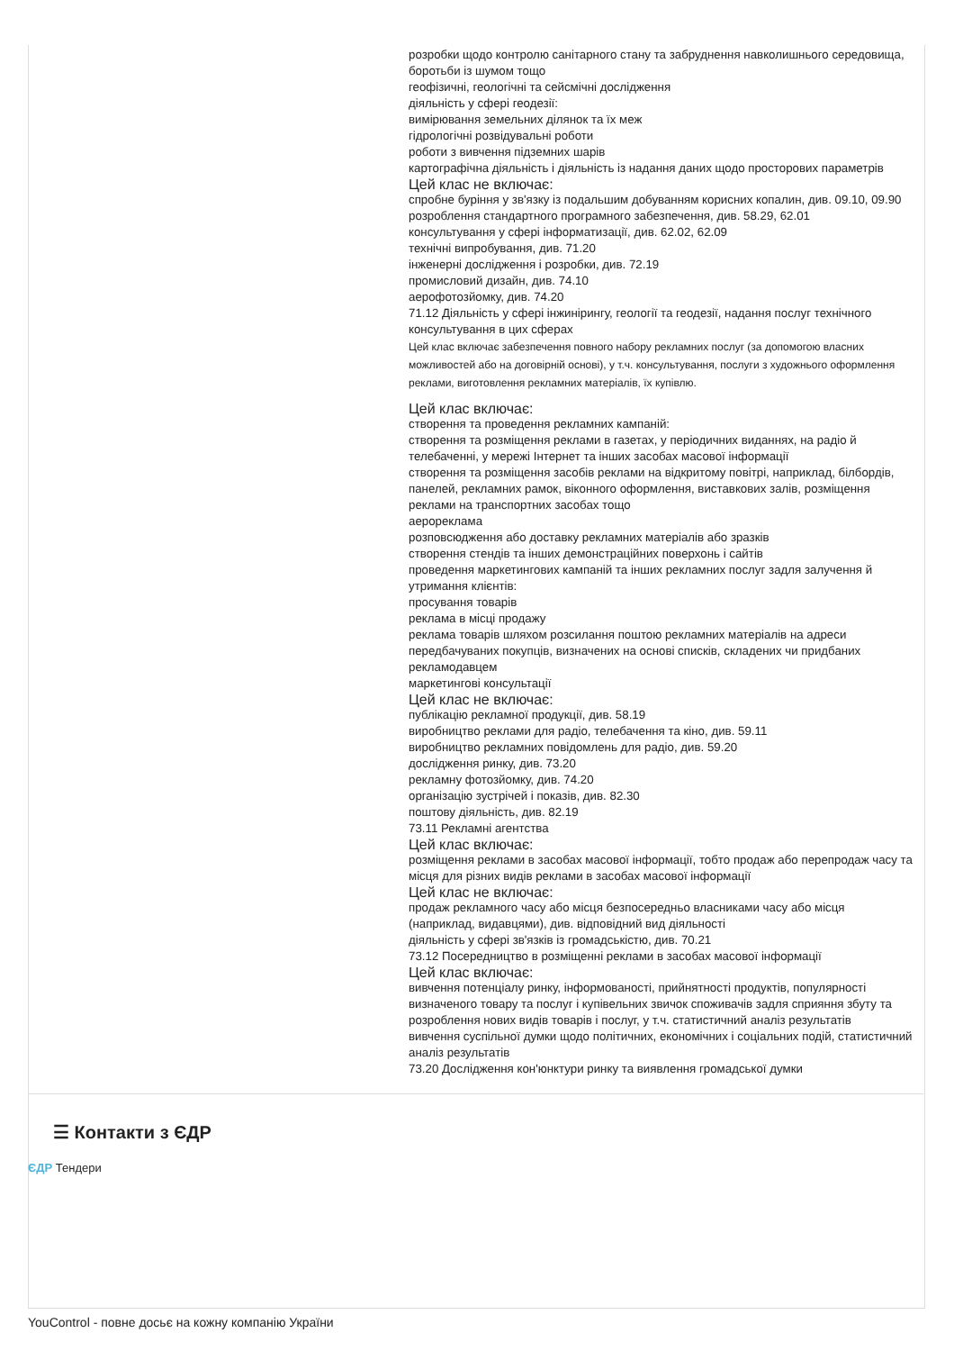розробки щодо контролю санітарного стану та забруднення навколишнього середовища, боротьби із шумом тощо
геофізичні, геологічні та сейсмічні дослідження
діяльність у сфері геодезії:
вимірювання земельних ділянок та їх меж
гідрологічні розвідувальні роботи
роботи з вивчення підземних шарів
картографічна діяльність і діяльність із надання даних щодо просторових параметрів
Цей клас не включає:
спробне буріння у зв'язку із подальшим добуванням корисних копалин, див. 09.10, 09.90
розроблення стандартного програмного забезпечення, див. 58.29, 62.01
консультування у сфері інформатизації, див. 62.02, 62.09
технічні випробування, див. 71.20
інженерні дослідження і розробки, див. 72.19
промисловий дизайн, див. 74.10
аерофотозйомку, див. 74.20
71.12 Діяльність у сфері інжинірингу, геології та геодезії, надання послуг технічного консультування в цих сферах
Цей клас включає забезпечення повного набору рекламних послуг (за допомогою власних можливостей або на договірній основі), у т.ч. консультування, послуги з художнього оформлення реклами, виготовлення рекламних матеріалів, їх купівлю.
Цей клас включає:
створення та проведення рекламних кампаній:
створення та розміщення реклами в газетах, у періодичних виданнях, на радіо й телебаченні, у мережі Інтернет та інших засобах масової інформації
створення та розміщення засобів реклами на відкритому повітрі, наприклад, білбордів, панелей, рекламних рамок, віконного оформлення, виставкових залів, розміщення реклами на транспортних засобах тощо
аерореклама
розповсюдження або доставку рекламних матеріалів або зразків
створення стендів та інших демонстраційних поверхонь і сайтів
проведення маркетингових кампаній та інших рекламних послуг задля залучення й утримання клієнтів:
просування товарів
реклама в місці продажу
реклама товарів шляхом розсилання поштою рекламних матеріалів на адреси передбачуваних покупців, визначених на основі списків, складених чи придбаних рекламодавцем
маркетингові консультації
Цей клас не включає:
публікацію рекламної продукції, див. 58.19
виробництво реклами для радіо, телебачення та кіно, див. 59.11
виробництво рекламних повідомлень для радіо, див. 59.20
дослідження ринку, див. 73.20
рекламну фотозйомку, див. 74.20
організацію зустрічей і показів, див. 82.30
поштову діяльність, див. 82.19
73.11 Рекламні агентства
Цей клас включає:
розміщення реклами в засобах масової інформації, тобто продаж або перепродаж часу та місця для різних видів реклами в засобах масової інформації
Цей клас не включає:
продаж рекламного часу або місця безпосередньо власниками часу або місця (наприклад, видавцями), див. відповідний вид діяльності
діяльність у сфері зв'язків із громадськістю, див. 70.21
73.12 Посередництво в розміщенні реклами в засобах масової інформації
Цей клас включає:
вивчення потенціалу ринку, інформованості, прийнятності продуктів, популярності визначеного товару та послуг і купівельних звичок споживачів задля сприяння збуту та розроблення нових видів товарів і послуг, у т.ч. статистичний аналіз результатів
вивчення суспільної думки щодо політичних, економічних і соціальних подій, статистичний аналіз результатів
73.20 Дослідження кон'юнктури ринку та виявлення громадської думки
☰ Контакти з ЄДР
ЄДР Тендери
YouControl - повне досьє на кожну компанію України